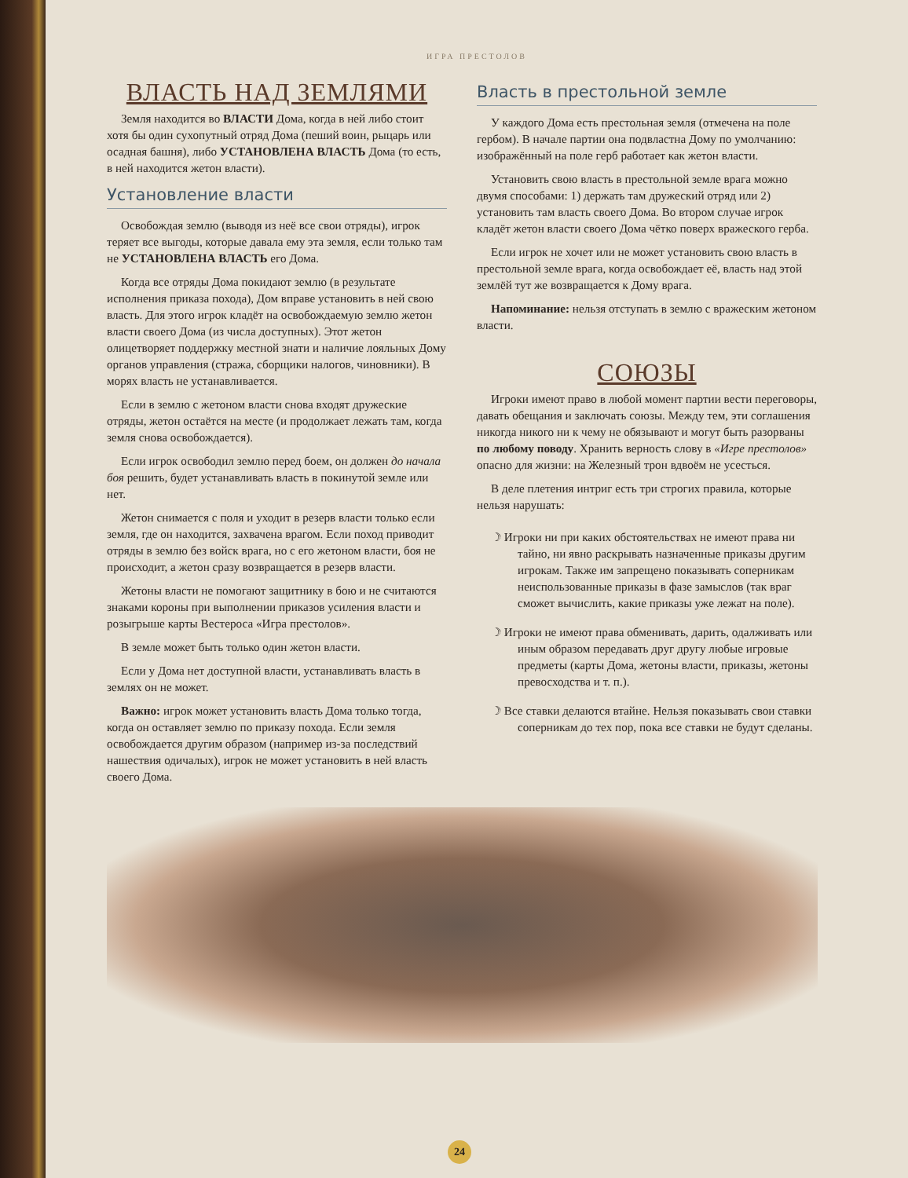ИГРА ПРЕСТОЛОВ
ВЛАСТЬ НАД ЗЕМЛЯМИ
Земля находится во ВЛАСТИ Дома, когда в ней либо стоит хотя бы один сухопутный отряд Дома (пеший воин, рыцарь или осадная башня), либо УСТАНОВЛЕНА ВЛАСТЬ Дома (то есть, в ней находится жетон власти).
Установление власти
Освобождая землю (выводя из неё все свои отряды), игрок теряет все выгоды, которые давала ему эта земля, если только там не УСТАНОВЛЕНА ВЛАСТЬ его Дома.
Когда все отряды Дома покидают землю (в результате исполнения приказа похода), Дом вправе установить в ней свою власть. Для этого игрок кладёт на освобождаемую землю жетон власти своего Дома (из числа доступных). Этот жетон олицетворяет поддержку местной знати и наличие лояльных Дому органов управления (стража, сборщики налогов, чиновники). В морях власть не устанавливается.
Если в землю с жетоном власти снова входят дружеские отряды, жетон остаётся на месте (и продолжает лежать там, когда земля снова освобождается).
Если игрок освободил землю перед боем, он должен до начала боя решить, будет устанавливать власть в покинутой земле или нет.
Жетон снимается с поля и уходит в резерв власти только если земля, где он находится, захвачена врагом. Если поход приводит отряды в землю без войск врага, но с его жетоном власти, боя не происходит, а жетон сразу возвращается в резерв власти.
Жетоны власти не помогают защитнику в бою и не считаются знаками короны при выполнении приказов усиления власти и розыгрыше карты Вестероса «Игра престолов».
В земле может быть только один жетон власти.
Если у Дома нет доступной власти, устанавливать власть в землях он не может.
Важно: игрок может установить власть Дома только тогда, когда он оставляет землю по приказу похода. Если земля освобождается другим образом (например из-за последствий нашествия одичалых), игрок не может установить в ней власть своего Дома.
Власть в престольной земле
У каждого Дома есть престольная земля (отмечена на поле гербом). В начале партии она подвластна Дому по умолчанию: изображённый на поле герб работает как жетон власти.
Установить свою власть в престольной земле врага можно двумя способами: 1) держать там дружеский отряд или 2) установить там власть своего Дома. Во втором случае игрок кладёт жетон власти своего Дома чётко поверх вражеского герба.
Если игрок не хочет или не может установить свою власть в престольной земле врага, когда освобождает её, власть над этой землёй тут же возвращается к Дому врага.
Напоминание: нельзя отступать в землю с вражеским жетоном власти.
СОЮЗЫ
Игроки имеют право в любой момент партии вести переговоры, давать обещания и заключать союзы. Между тем, эти соглашения никогда никого ни к чему не обязывают и могут быть разорваны по любому поводу. Хранить верность слову в «Игре престолов» опасно для жизни: на Железный трон вдвоём не усесться.
В деле плетения интриг есть три строгих правила, которые нельзя нарушать:
☽ Игроки ни при каких обстоятельствах не имеют права ни тайно, ни явно раскрывать назначенные приказы другим игрокам. Также им запрещено показывать соперникам неиспользованные приказы в фазе замыслов (так враг сможет вычислить, какие приказы уже лежат на поле).
☽ Игроки не имеют права обменивать, дарить, одалживать или иным образом передавать друг другу любые игровые предметы (карты Дома, жетоны власти, приказы, жетоны превосходства и т. п.).
☽ Все ставки делаются втайне. Нельзя показывать свои ставки соперникам до тех пор, пока все ставки не будут сделаны.
24